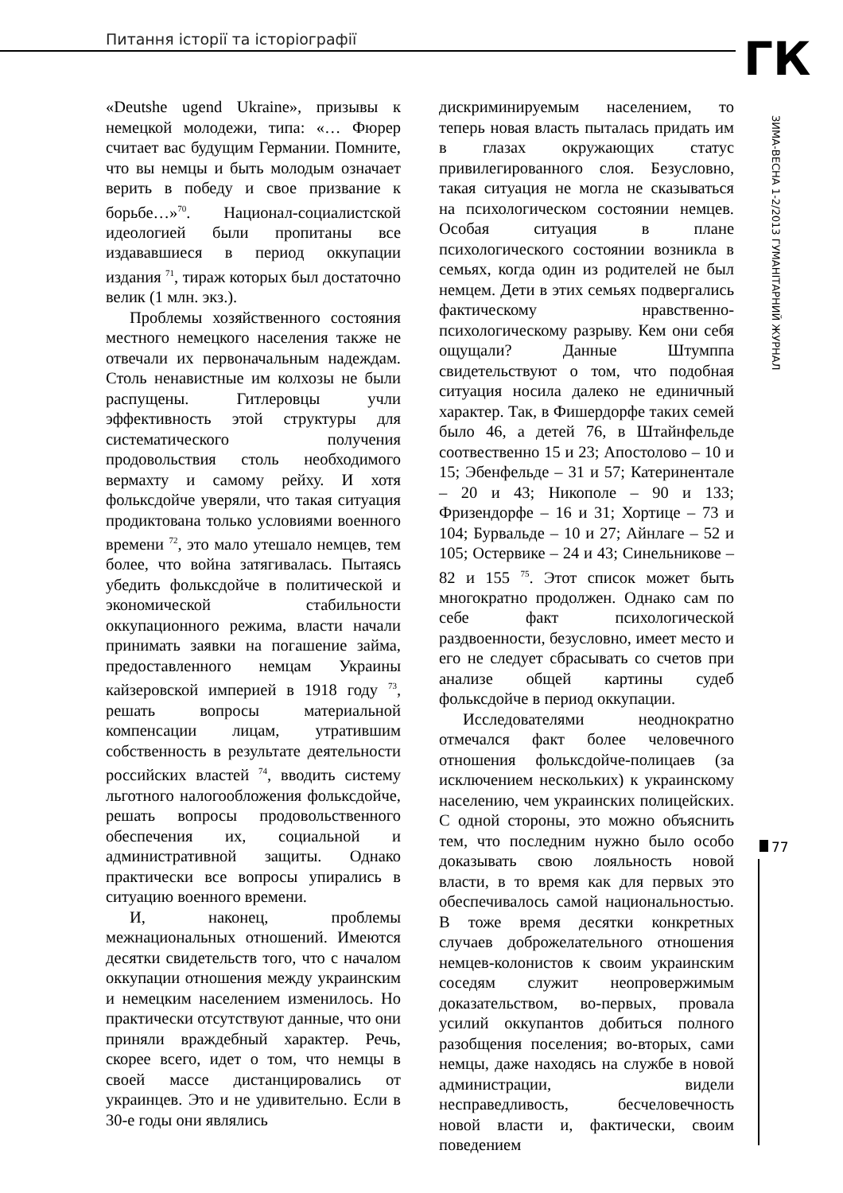Питання історії та історіографії
ГК
ЗИМА-ВЕСНА 1-2/2013 ГУМАНІТАРНИЙ ЖУРНАЛ
77
«Deutshe ugend Ukraine», призывы к немецкой молодежи, типа: «… Фюрер считает вас будущим Германии. Помните, что вы немцы и быть молодым означает верить в победу и свое призвание к борьбе…»<sup>70</sup>. Национал-социалистской идеологией были пропитаны все издававшиеся в период оккупации издания <sup>71</sup>, тираж которых был достаточно велик (1 млн. экз.).
Проблемы хозяйственного состояния местного немецкого населения также не отвечали их первоначальным надеждам. Столь ненавистные им колхозы не были распущены. Гитлеровцы учли эффективность этой структуры для систематического получения продовольствия столь необходимого вермахту и самому рейху. И хотя фольксдойче уверяли, что такая ситуация продиктована только условиями военного времени <sup>72</sup>, это мало утешало немцев, тем более, что война затягивалась. Пытаясь убедить фольксдойче в политической и экономической стабильности оккупационного режима, власти начали принимать заявки на погашение займа, предоставленного немцам Украины кайзеровской империей в 1918 году <sup>73</sup>, решать вопросы материальной компенсации лицам, утратившим собственность в результате деятельности российских властей <sup>74</sup>, вводить систему льготного налогообложения фольксдойче, решать вопросы продовольственного обеспечения их, социальной и административной защиты. Однако практически все вопросы упирались в ситуацию военного времени.
И, наконец, проблемы межнациональных отношений. Имеются десятки свидетельств того, что с началом оккупации отношения между украинским и немецким населением изменилось. Но практически отсутствуют данные, что они приняли враждебный характер. Речь, скорее всего, идет о том, что немцы в своей массе дистанцировались от украинцев. Это и не удивительно. Если в 30-е годы они являлись
дискриминируемым населением, то теперь новая власть пыталась придать им в глазах окружающих статус привилегированного слоя. Безусловно, такая ситуация не могла не сказываться на психологическом состоянии немцев. Особая ситуация в плане психологического состоянии возникла в семьях, когда один из родителей не был немцем. Дети в этих семьях подвергались фактическому нравственно-психологическому разрыву. Кем они себя ощущали? Данные Штумппа свидетельствуют о том, что подобная ситуация носила далеко не единичный характер. Так, в Фишердорфе таких семей было 46, а детей 76, в Штайнфельде соотвественно 15 и 23; Апостолово – 10 и 15; Эбенфельде – 31 и 57; Катеринентале – 20 и 43; Никополе – 90 и 133; Фризендорфе – 16 и 31; Хортице – 73 и 104; Бурвальде – 10 и 27; Айнлаге – 52 и 105; Остервике – 24 и 43; Синельникове – 82 и 155 <sup>75</sup>. Этот список может быть многократно продолжен. Однако сам по себе факт психологической раздвоенности, безусловно, имеет место и его не следует сбрасывать со счетов при анализе общей картины судеб фольксдойче в период оккупации.
Исследователями неоднократно отмечался факт более человечного отношения фольксдойче-полицаев (за исключением нескольких) к украинскому населению, чем украинских полицейских. С одной стороны, это можно объяснить тем, что последним нужно было особо доказывать свою лояльность новой власти, в то время как для первых это обеспечивалось самой национальностью. В тоже время десятки конкретных случаев доброжелательного отношения немцев-колонистов к своим украинским соседям служит неопровержимым доказательством, во-первых, провала усилий оккупантов добиться полного разобщения поселения; во-вторых, сами немцы, даже находясь на службе в новой администрации, видели несправедливость, бесчеловечность новой власти и, фактически, своим поведением